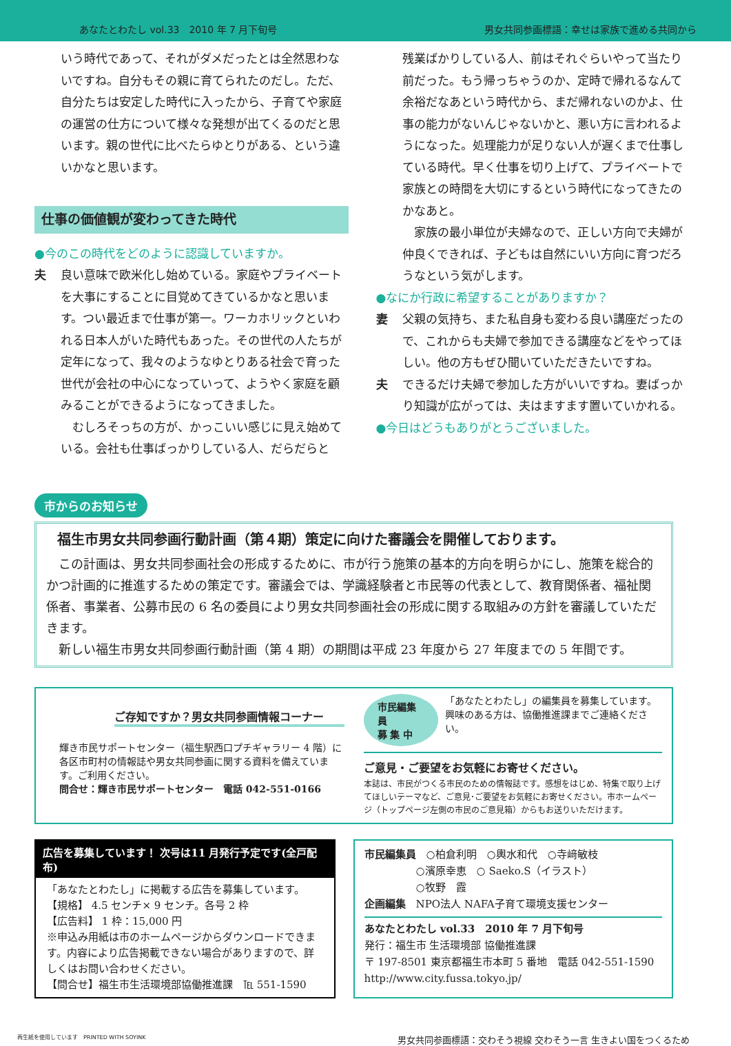あなたとわたし vol.33　2010 年 7 月下旬号 男女共同参画標語：幸せは家族で進める共同から
いう時代であって、それがダメだったとは全然思わないですね。自分もその親に育てられたのだし。ただ、自分たちは安定した時代に入ったから、子育てや家庭の運営の仕方について様々な発想が出てくるのだと思います。親の世代に比べたらゆとりがある、という違いかなと思います。
仕事の価値観が変わってきた時代
●今のこの時代をどのように認識していますか。
夫 良い意味で欧米化し始めている。家庭やプライベートを大事にすることに目覚めてきているかなと思います。つい最近まで仕事が第一。ワーカホリックといわれる日本人がいた時代もあった。その世代の人たちが定年になって、我々のようなゆとりある社会で育った世代が会社の中心になっていって、ようやく家庭を顧みることができるようになってきました。
　むしろそっちの方が、かっこいい感じに見え始めている。会社も仕事ばっかりしている人、だらだらと
残業ばかりしている人、前はそれぐらいやって当たり前だった。もう帰っちゃうのか、定時で帰れるなんて余裕だなあという時代から、まだ帰れないのかよ、仕事の能力がないんじゃないかと、悪い方に言われるようになった。処理能力が足りない人が遅くまで仕事している時代。早く仕事を切り上げて、プライベートで家族との時間を大切にするという時代になってきたのかなあと。
　家族の最小単位が夫婦なので、正しい方向で夫婦が仲良くできれば、子どもは自然にいい方向に育つだろうなという気がします。
●なにか行政に希望することがありますか？
妻 父親の気持ち、また私自身も変わる良い講座だったので、これからも夫婦で参加できる講座などをやってほしい。他の方もぜひ聞いていただきたいですね。
夫 できるだけ夫婦で参加した方がいいですね。妻ばっかり知識が広がっては、夫はますます置いていかれる。
●今日はどうもありがとうございました。
市からのお知らせ
福生市男女共同参画行動計画（第４期）策定に向けた審議会を開催しております。
　この計画は、男女共同参画社会の形成するために、市が行う施策の基本的方向を明らかにし、施策を総合的かつ計画的に推進するための策定です。審議会では、学識経験者と市民等の代表として、教育関係者、福祉関係者、事業者、公募市民の 6 名の委員により男女共同参画社会の形成に関する取組みの方針を審議していただきます。
　新しい福生市男女共同参画行動計画（第 4 期）の期間は平成 23 年度から 27 年度までの 5 年間です。
ご存知ですか？男女共同参画情報コーナー
輝き市民サポートセンター（福生駅西口プチギャラリー 4 階）に各区市町村の情報誌や男女共同参画に関する資料を備えています。ご利用ください。
問合せ：輝き市民サポートセンター　電話 042-551-0166
市民編集員
募 集 中
「あなたとわたし」の編集員を募集しています。
興味のある方は、協働推進課までご連絡ください。
ご意見・ご要望をお気軽にお寄せください。
本誌は、市民がつくる市民のための情報誌です。感想をはじめ、特集で取り上げてほしいテーマなど、ご意見･ご要望をお気軽にお寄せください。市ホームページ（トップページ左側の市民のご意見箱）からもお送りいただけます。
広告を募集しています！ 次号は11 月発行予定です(全戸配布)
「あなたとわたし」に掲載する広告を募集しています。
【規格】 4.5 センチ× 9 センチ。各号 2 枠
【広告料】 1 枠：15,000 円
※申込み用紙は市のホームページからダウンロードできます。内容により広告掲載できない場合がありますので、詳しくはお問い合わせください。
【問合せ】福生市生活環境部協働推進課　℡ 551-1590
市民編集員　○柏倉利明　○輿水和代　○寺﨑敏枝
　　　　　○濱原幸恵　○ Saeko.S（イラスト）
　　　　　○牧野　霞
企画編集　NPO法人 NAFA子育て環境支援センター
あなたとわたし vol.33　2010 年 7 月下旬号
発行：福生市 生活環境部 協働推進課
〒 197-8501 東京都福生市本町 5 番地　電話 042-551-1590
http://www.city.fussa.tokyo.jp/
再生紙を使用しています　PRINTED WITH SOYINK 男女共同参画標語：交わそう視線 交わそう一言 生きよい国をつくるため